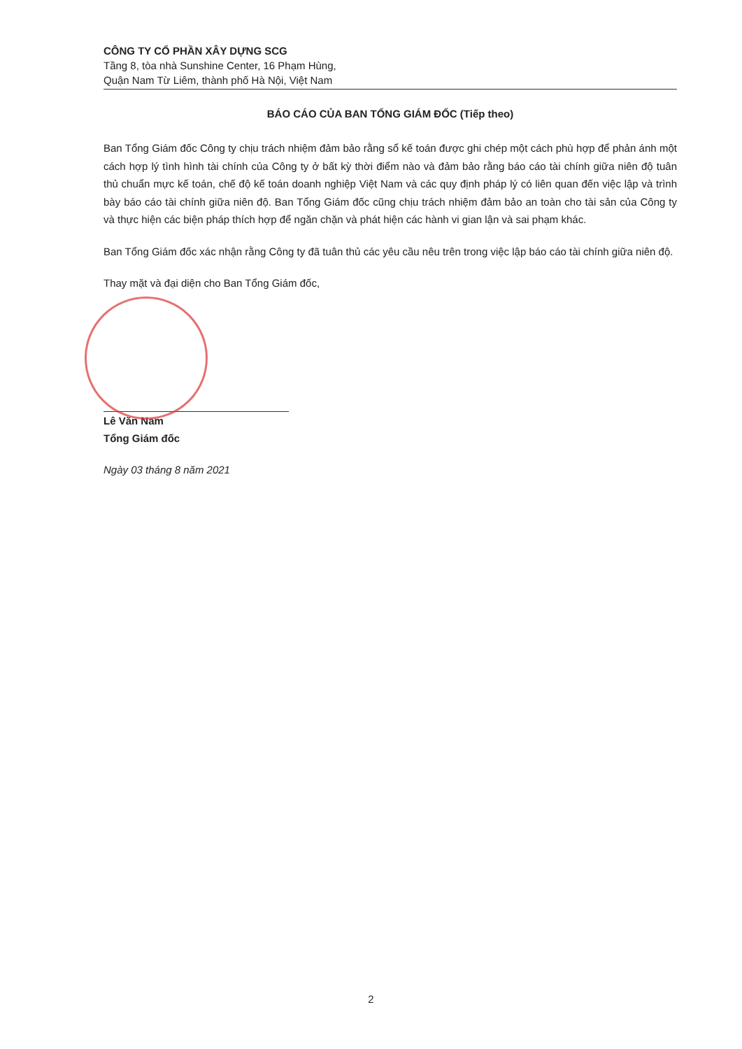CÔNG TY CỔ PHẦN XÂY DỰNG SCG
Tầng 8, tòa nhà Sunshine Center, 16 Phạm Hùng,
Quận Nam Từ Liêm, thành phố Hà Nội, Việt Nam
BÁO CÁO CỦA BAN TỔNG GIÁM ĐỐC (Tiếp theo)
Ban Tổng Giám đốc Công ty chịu trách nhiệm đảm bảo rằng sổ kế toán được ghi chép một cách phù hợp để phản ánh một cách hợp lý tình hình tài chính của Công ty ở bất kỳ thời điểm nào và đảm bảo rằng báo cáo tài chính giữa niên độ tuân thủ chuẩn mực kế toán, chế độ kế toán doanh nghiệp Việt Nam và các quy định pháp lý có liên quan đến việc lập và trình bày báo cáo tài chính giữa niên độ. Ban Tổng Giám đốc cũng chịu trách nhiệm đảm bảo an toàn cho tài sản của Công ty và thực hiện các biện pháp thích hợp để ngăn chặn và phát hiện các hành vi gian lận và sai phạm khác.
Ban Tổng Giám đốc xác nhận rằng Công ty đã tuân thủ các yêu cầu nêu trên trong việc lập báo cáo tài chính giữa niên độ.
Thay mặt và đại diện cho Ban Tổng Giám đốc,
Lê Văn Nam
Tổng Giám đốc
Ngày 03 tháng 8 năm 2021
2